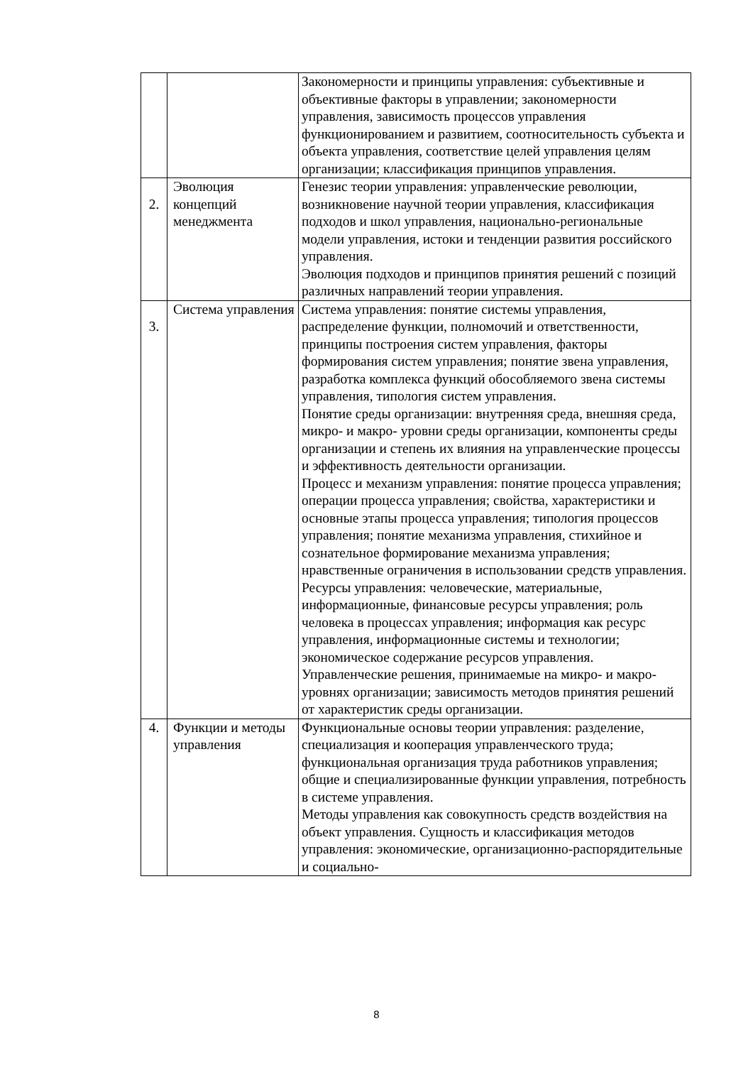| | | Закономерности и принципы управления: субъективные и объективные факторы в управлении; закономерности управления, зависимость процессов управления функционированием и развитием, соотносительность субъекта и объекта управления, соответствие целей управления целям организации; классификация принципов управления. |
| 2. | Эволюция концепций менеджмента | Генезис теории управления: управленческие революции, возникновение научной теории управления, классификация подходов и школ управления, национально-региональные модели управления, истоки и тенденции развития российского управления. Эволюция подходов и принципов принятия решений с позиций различных направлений теории управления. |
| 3. | Система управления | Система управления: понятие системы управления, распределение функции, полномочий и ответственности, принципы построения систем управления, факторы формирования систем управления; понятие звена управления, разработка комплекса функций обособляемого звена системы управления, типология систем управления. Понятие среды организации: внутренняя среда, внешняя среда, микро- и макро- уровни среды организации, компоненты среды организации и степень их влияния на управленческие процессы и эффективность деятельности организации. Процесс и механизм управления: понятие процесса управления; операции процесса управления; свойства, характеристики и основные этапы процесса управления; типология процессов управления; понятие механизма управления, стихийное и сознательное формирование механизма управления; нравственные ограничения в использовании средств управления. Ресурсы управления: человеческие, материальные, информационные, финансовые ресурсы управления; роль человека в процессах управления; информация как ресурс управления, информационные системы и технологии; экономическое содержание ресурсов управления. Управленческие решения, принимаемые на микро- и макро- уровнях организации; зависимость методов принятия решений от характеристик среды организации. |
| 4. | Функции и методы управления | Функциональные основы теории управления: разделение, специализация и кооперация управленческого труда; функциональная организация труда работников управления; общие и специализированные функции управления, потребность в системе управления. Методы управления как совокупность средств воздействия на объект управления. Сущность и классификация методов управления: экономические, организационно-распорядительные и социально- |
8